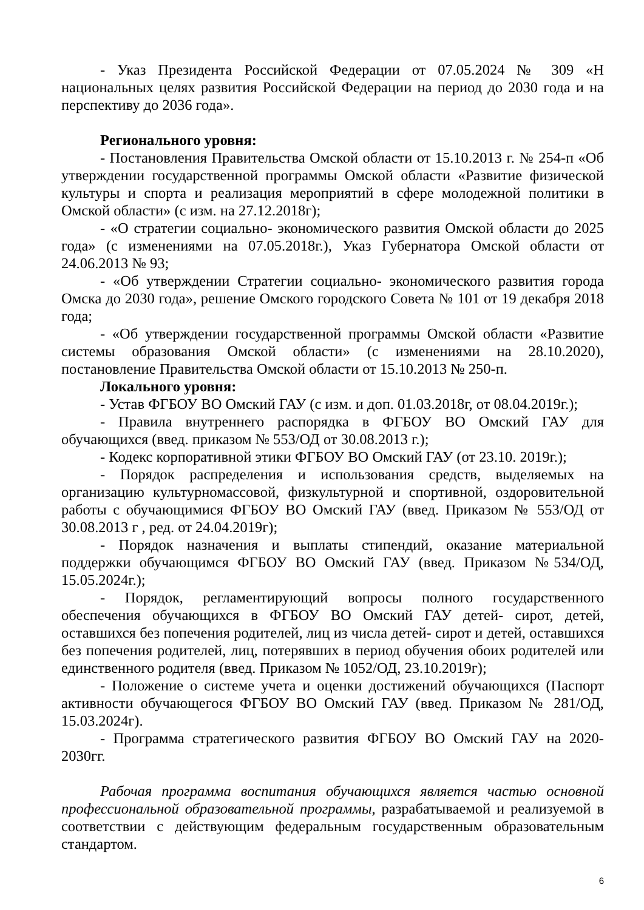- Указ Президента Российской Федерации от 07.05.2024 № 309 «Н национальных целях развития Российской Федерации на период до 2030 года и на перспективу до 2036 года».
Регионального уровня:
- Постановления Правительства Омской области от 15.10.2013 г. № 254-п «Об утверждении государственной программы Омской области «Развитие физической культуры и спорта и реализация мероприятий в сфере молодежной политики в Омской области» (с изм. на 27.12.2018г);
- «О стратегии социально- экономического развития Омской области до 2025 года» (с изменениями на 07.05.2018г.), Указ Губернатора Омской области от 24.06.2013 № 93;
- «Об утверждении Стратегии социально- экономического развития города Омска до 2030 года», решение Омского городского Совета № 101 от 19 декабря 2018 года;
- «Об утверждении государственной программы Омской области «Развитие системы образования Омской области» (с изменениями на 28.10.2020), постановление Правительства Омской области от 15.10.2013 № 250-п.
Локального уровня:
- Устав ФГБОУ ВО Омский ГАУ (с изм. и доп. 01.03.2018г, от 08.04.2019г.);
- Правила внутреннего распорядка в ФГБОУ ВО Омский ГАУ для обучающихся (введ. приказом № 553/ОД от 30.08.2013 г.);
- Кодекс корпоративной этики ФГБОУ ВО Омский ГАУ (от 23.10. 2019г.);
- Порядок распределения и использования средств, выделяемых на организацию культурномассовой, физкультурной и спортивной, оздоровительной работы с обучающимися ФГБОУ ВО Омский ГАУ (введ. Приказом № 553/ОД от 30.08.2013 г , ред. от 24.04.2019г);
- Порядок назначения и выплаты стипендий, оказание материальной поддержки обучающимся ФГБОУ ВО Омский ГАУ (введ. Приказом №534/ОД, 15.05.2024г.);
- Порядок, регламентирующий вопросы полного государственного обеспечения обучающихся в ФГБОУ ВО Омский ГАУ детей- сирот, детей, оставшихся без попечения родителей, лиц из числа детей- сирот и детей, оставшихся без попечения родителей, лиц, потерявших в период обучения обоих родителей или единственного родителя (введ. Приказом № 1052/ОД, 23.10.2019г);
- Положение о системе учета и оценки достижений обучающихся (Паспорт активности обучающегося ФГБОУ ВО Омский ГАУ (введ. Приказом № 281/ОД, 15.03.2024г).
- Программа стратегического развития ФГБОУ ВО Омский ГАУ на 2020-2030гг.
Рабочая программа воспитания обучающихся является частью основной профессиональной образовательной программы, разрабатываемой и реализуемой в соответствии с действующим федеральным государственным образовательным стандартом.
6